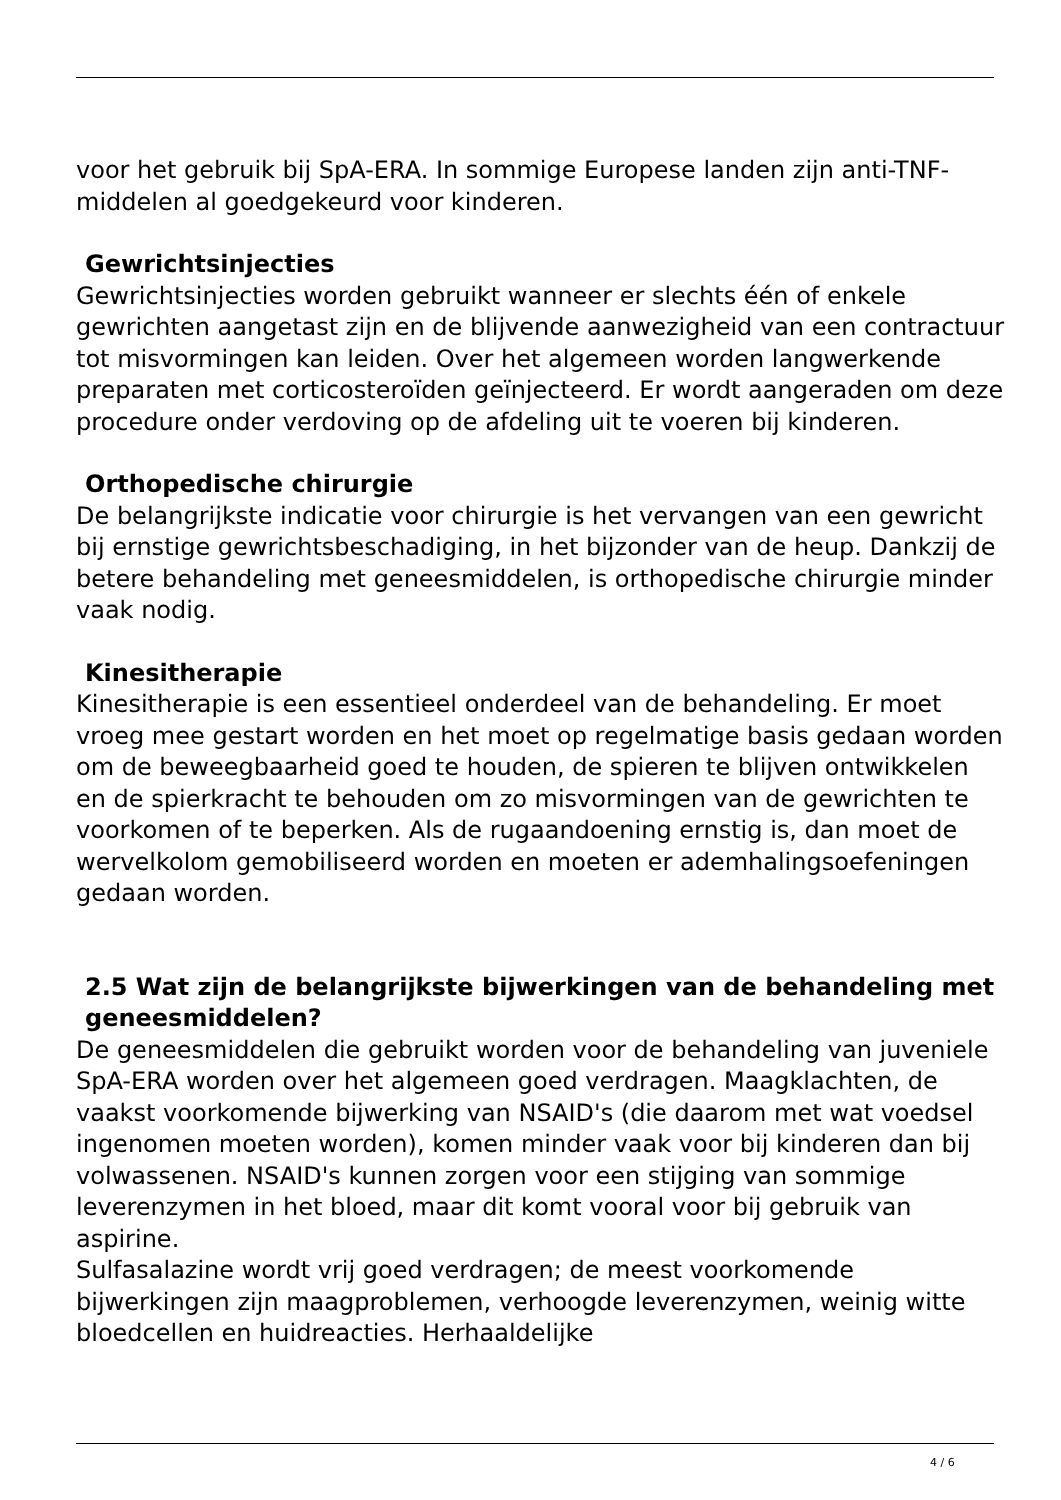voor het gebruik bij SpA-ERA. In sommige Europese landen zijn anti-TNF-middelen al goedgekeurd voor kinderen.
Gewrichtsinjecties
Gewrichtsinjecties worden gebruikt wanneer er slechts één of enkele gewrichten aangetast zijn en de blijvende aanwezigheid van een contractuur tot misvormingen kan leiden. Over het algemeen worden langwerkende preparaten met corticosteroïden geïnjecteerd. Er wordt aangeraden om deze procedure onder verdoving op de afdeling uit te voeren bij kinderen.
Orthopedische chirurgie
De belangrijkste indicatie voor chirurgie is het vervangen van een gewricht bij ernstige gewrichtsbeschadiging, in het bijzonder van de heup. Dankzij de betere behandeling met geneesmiddelen, is orthopedische chirurgie minder vaak nodig.
Kinesitherapie
Kinesitherapie is een essentieel onderdeel van de behandeling. Er moet vroeg mee gestart worden en het moet op regelmatige basis gedaan worden om de beweegbaarheid goed te houden, de spieren te blijven ontwikkelen en de spierkracht te behouden om zo misvormingen van de gewrichten te voorkomen of te beperken. Als de rugaandoening ernstig is, dan moet de wervelkolom gemobiliseerd worden en moeten er ademhalingsoefeningen gedaan worden.
2.5 Wat zijn de belangrijkste bijwerkingen van de behandeling met geneesmiddelen?
De geneesmiddelen die gebruikt worden voor de behandeling van juveniele SpA-ERA worden over het algemeen goed verdragen. Maagklachten, de vaakst voorkomende bijwerking van NSAID's (die daarom met wat voedsel ingenomen moeten worden), komen minder vaak voor bij kinderen dan bij volwassenen. NSAID's kunnen zorgen voor een stijging van sommige leverenzymen in het bloed, maar dit komt vooral voor bij gebruik van aspirine.
Sulfasalazine wordt vrij goed verdragen; de meest voorkomende bijwerkingen zijn maagproblemen, verhoogde leverenzymen, weinig witte bloedcellen en huidreacties. Herhaaldelijke
4 / 6